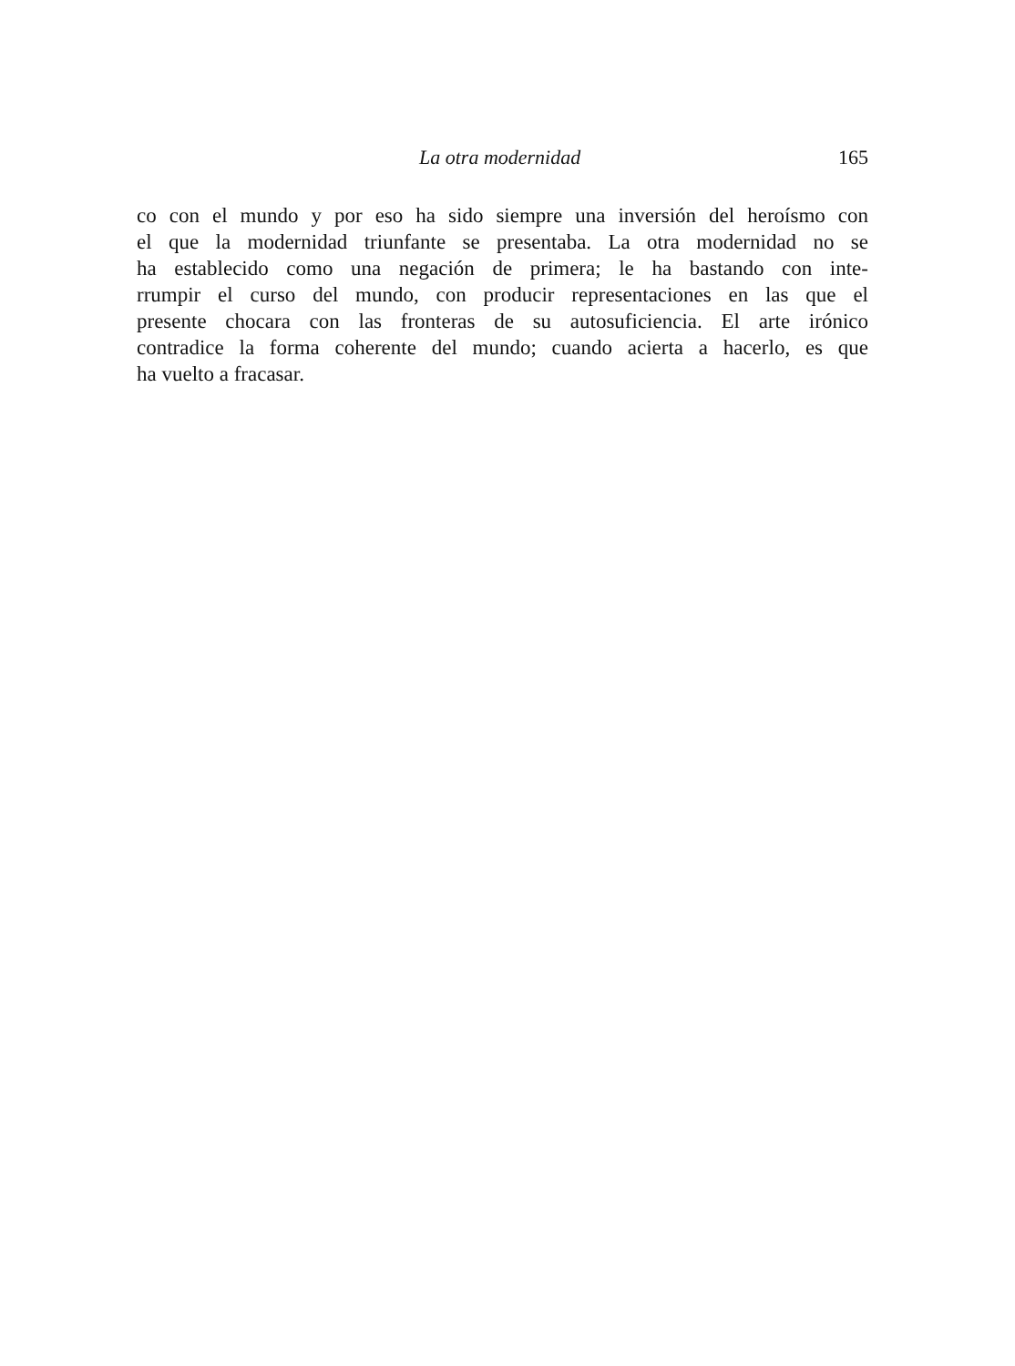La otra modernidad 165
co con el mundo y por eso ha sido siempre una inversión del heroísmo con
el que la modernidad triunfante se presentaba. La otra modernidad no se
ha establecido como una negación de primera; le ha bastando con inte-
rrumpir el curso del mundo, con producir representaciones en las que el
presente chocara con las fronteras de su autosuficiencia. El arte irónico
contradice la forma coherente del mundo; cuando acierta a hacerlo, es que
ha vuelto a fracasar.